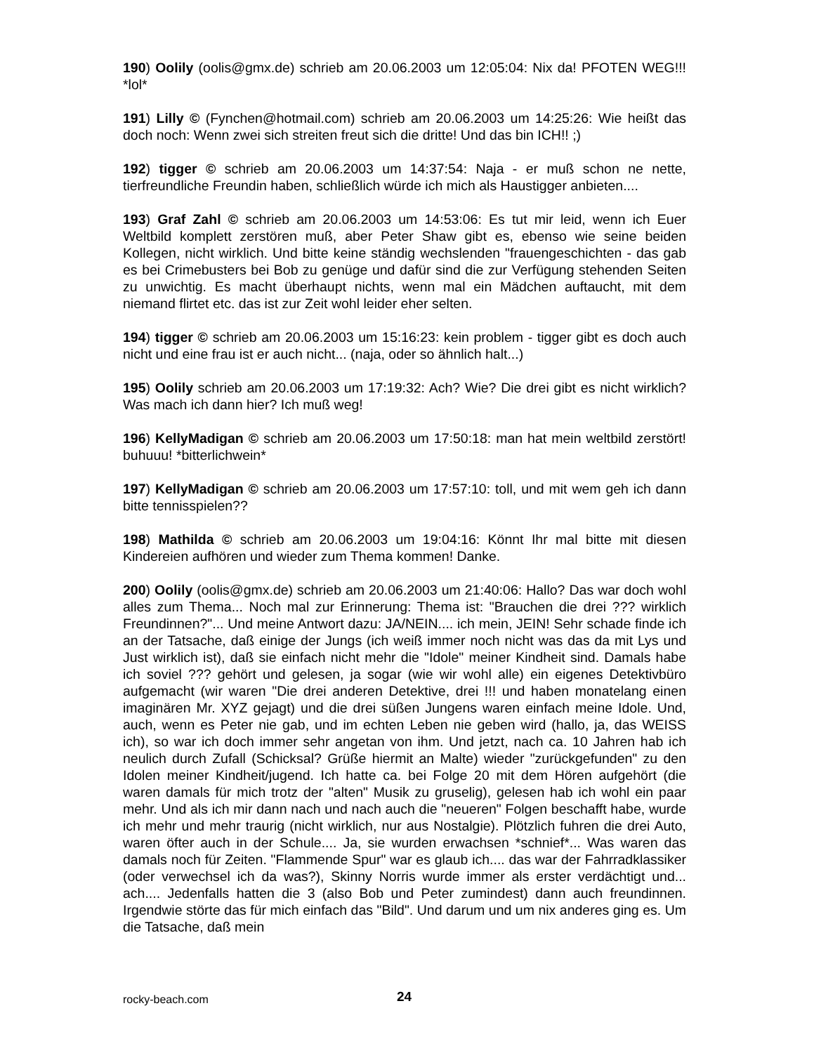190) Oolily (oolis@gmx.de) schrieb am 20.06.2003 um 12:05:04: Nix da! PFOTEN WEG!!! *lol*
191) Lilly © (Fynchen@hotmail.com) schrieb am 20.06.2003 um 14:25:26: Wie heißt das doch noch: Wenn zwei sich streiten freut sich die dritte! Und das bin ICH!! ;)
192) tigger © schrieb am 20.06.2003 um 14:37:54: Naja - er muß schon ne nette, tierfreundliche Freundin haben, schließlich würde ich mich als Haustigger anbieten....
193) Graf Zahl © schrieb am 20.06.2003 um 14:53:06: Es tut mir leid, wenn ich Euer Weltbild komplett zerstören muß, aber Peter Shaw gibt es, ebenso wie seine beiden Kollegen, nicht wirklich. Und bitte keine ständig wechslenden "frauengeschichten - das gab es bei Crimebusters bei Bob zu genüge und dafür sind die zur Verfügung stehenden Seiten zu unwichtig. Es macht überhaupt nichts, wenn mal ein Mädchen auftaucht, mit dem niemand flirtet etc. das ist zur Zeit wohl leider eher selten.
194) tigger © schrieb am 20.06.2003 um 15:16:23: kein problem - tigger gibt es doch auch nicht und eine frau ist er auch nicht... (naja, oder so ähnlich halt...)
195) Oolily schrieb am 20.06.2003 um 17:19:32: Ach? Wie? Die drei gibt es nicht wirklich? Was mach ich dann hier? Ich muß weg!
196) KellyMadigan © schrieb am 20.06.2003 um 17:50:18: man hat mein weltbild zerstört! buhuuu! *bitterlichwein*
197) KellyMadigan © schrieb am 20.06.2003 um 17:57:10: toll, und mit wem geh ich dann bitte tennisspielen??
198) Mathilda © schrieb am 20.06.2003 um 19:04:16: Könnt Ihr mal bitte mit diesen Kindereien aufhören und wieder zum Thema kommen! Danke.
200) Oolily (oolis@gmx.de) schrieb am 20.06.2003 um 21:40:06: Hallo? Das war doch wohl alles zum Thema... Noch mal zur Erinnerung: Thema ist: "Brauchen die drei ??? wirklich Freundinnen?"... Und meine Antwort dazu: JA/NEIN.... ich mein, JEIN! Sehr schade finde ich an der Tatsache, daß einige der Jungs (ich weiß immer noch nicht was das da mit Lys und Just wirklich ist), daß sie einfach nicht mehr die "Idole" meiner Kindheit sind. Damals habe ich soviel ??? gehört und gelesen, ja sogar (wie wir wohl alle) ein eigenes Detektivbüro aufgemacht (wir waren "Die drei anderen Detektive, drei !!! und haben monatelang einen imaginären Mr. XYZ gejagt) und die drei süßen Jungens waren einfach meine Idole. Und, auch, wenn es Peter nie gab, und im echten Leben nie geben wird (hallo, ja, das WEISS ich), so war ich doch immer sehr angetan von ihm. Und jetzt, nach ca. 10 Jahren hab ich neulich durch Zufall (Schicksal? Grüße hiermit an Malte) wieder "zurückgefunden" zu den Idolen meiner Kindheit/jugend. Ich hatte ca. bei Folge 20 mit dem Hören aufgehört (die waren damals für mich trotz der "alten" Musik zu gruselig), gelesen hab ich wohl ein paar mehr. Und als ich mir dann nach und nach auch die "neueren" Folgen beschafft habe, wurde ich mehr und mehr traurig (nicht wirklich, nur aus Nostalgie). Plötzlich fuhren die drei Auto, waren öfter auch in der Schule.... Ja, sie wurden erwachsen *schnief*... Was waren das damals noch für Zeiten. "Flammende Spur" war es glaub ich.... das war der Fahrradklassiker (oder verwechsel ich da was?), Skinny Norris wurde immer als erster verdächtigt und... ach.... Jedenfalls hatten die 3 (also Bob und Peter zumindest) dann auch freundinnen. Irgendwie störte das für mich einfach das "Bild". Und darum und um nix anderes ging es. Um die Tatsache, daß mein
rocky-beach.com 24